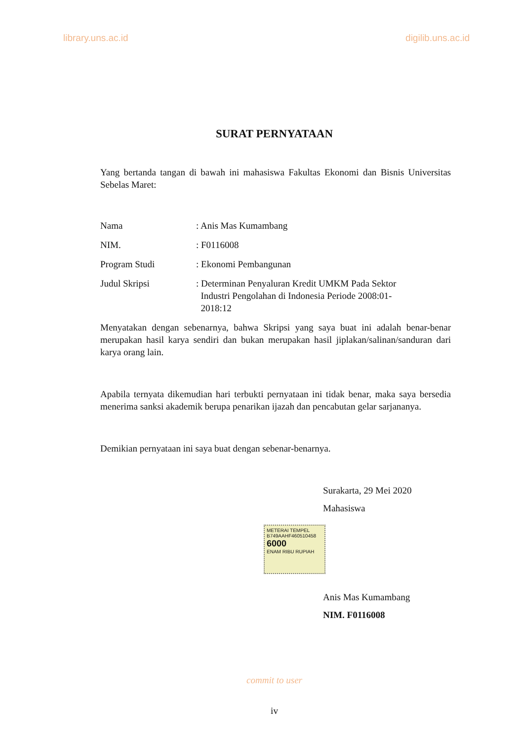library.uns.ac.id digilib.uns.ac.id
SURAT PERNYATAAN
Yang bertanda tangan di bawah ini mahasiswa Fakultas Ekonomi dan Bisnis Universitas Sebelas Maret:
| Nama | : Anis Mas Kumambang |
| NIM. | : F0116008 |
| Program Studi | : Ekonomi Pembangunan |
| Judul Skripsi | : Determinan Penyaluran Kredit UMKM Pada Sektor Industri Pengolahan di Indonesia Periode 2008:01- 2018:12 |
Menyatakan dengan sebenarnya, bahwa Skripsi yang saya buat ini adalah benar-benar merupakan hasil karya sendiri dan bukan merupakan hasil jiplakan/salinan/sanduran dari karya orang lain.
Apabila ternyata dikemudian hari terbukti pernyataan ini tidak benar, maka saya bersedia menerima sanksi akademik berupa penarikan ijazah dan pencabutan gelar sarjananya.
Demikian pernyataan ini saya buat dengan sebenar-benarnya.
Surakarta, 29 Mei 2020
Mahasiswa
METERAI TEMPEL
B749AAHF460510458
6000
ENAM RIBU RUPIAH
Anis Mas Kumambang
NIM. F0116008
commit to user
iv